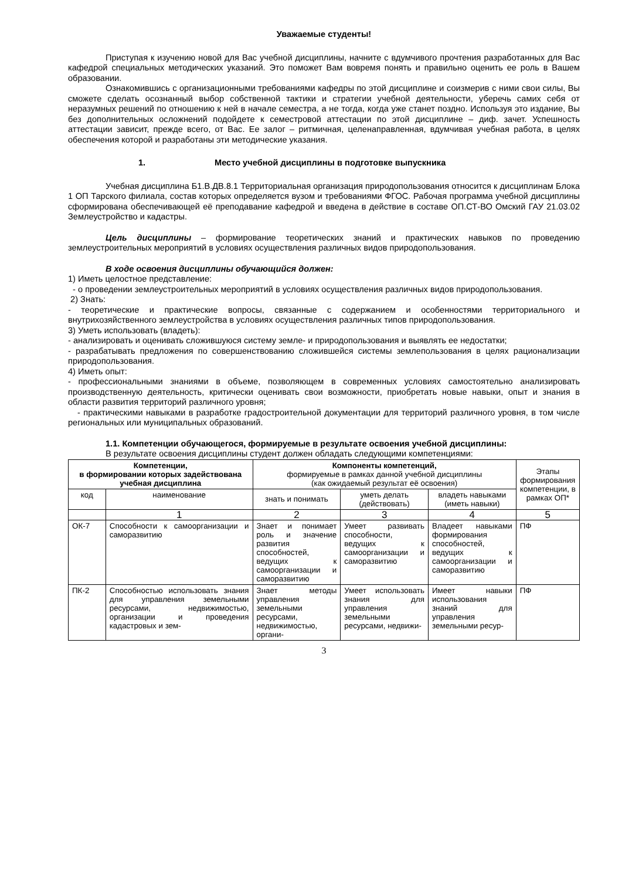Уважаемые студенты!
Приступая к изучению новой для Вас учебной дисциплины, начните с вдумчивого прочтения разработанных для Вас кафедрой специальных методических указаний. Это поможет Вам вовремя понять и правильно оценить ее роль в Вашем образовании.
Ознакомившись с организационными требованиями кафедры по этой дисциплине и соизмерив с ними свои силы, Вы сможете сделать осознанный выбор собственной тактики и стратегии учебной деятельности, уберечь самих себя от неразумных решений по отношению к ней в начале семестра, а не тогда, когда уже станет поздно. Используя это издание, Вы без дополнительных осложнений подойдете к семестровой аттестации по этой дисциплине – диф. зачет. Успешность аттестации зависит, прежде всего, от Вас. Ее залог – ритмичная, целенаправленная, вдумчивая учебная работа, в целях обеспечения которой и разработаны эти методические указания.
1. Место учебной дисциплины в подготовке выпускника
Учебная дисциплина Б1.В.ДВ.8.1 Территориальная организация природопользования относится к дисциплинам Блока 1 ОП Тарского филиала, состав которых определяется вузом и требованиями ФГОС. Рабочая программа учебной дисциплины сформирована обеспечивающей её преподавание кафедрой и введена в действие в составе ОП.СТ-ВО Омский ГАУ 21.03.02 Землеустройство и кадастры.
Цель дисциплины – формирование теоретических знаний и практических навыков по проведению землеустроительных мероприятий в условиях осуществления различных видов природопользования.
В ходе освоения дисциплины обучающийся должен:
1) Иметь целостное представление:
- о проведении землеустроительных мероприятий в условиях осуществления различных видов природопользования.
2) Знать:
- теоретические и практические вопросы, связанные с содержанием и особенностями территориального и внутрихозяйственного землеустройства в условиях осуществления различных типов природопользования.
3) Уметь использовать (владеть):
- анализировать и оценивать сложившуюся систему земле- и природопользования и выявлять ее недостатки;
- разрабатывать предложения по совершенствованию сложившейся системы землепользования в целях рационализации природопользования.
4) Иметь опыт:
- профессиональными знаниями в объеме, позволяющем в современных условиях самостоятельно анализировать производственную деятельность, критически оценивать свои возможности, приобретать новые навыки, опыт и знания в области развития территорий различного уровня;
- практическими навыками в разработке градостроительной документации для территорий различного уровня, в том числе региональных или муниципальных образований.
1.1. Компетенции обучающегося, формируемые в результате освоения учебной дисциплины:
В результате освоения дисциплины студент должен обладать следующими компетенциями:
| Компетенции, в формировании которых задействована учебная дисциплина | | Компоненты компетенций, формируемые в рамках данной учебной дисциплины (как ожидаемый результат её освоения) | | | Этапы формирования компетенции, в рамках ОП* |
| --- | --- | --- | --- | --- | --- |
| код | наименование | знать и понимать | уметь делать (действовать) | владеть навыками (иметь навыки) | |
| | 1 | 2 | 3 | 4 | 5 |
| ОК-7 | Способности к самоорганизации и саморазвитию | Знает и понимает роль и значение развития способностей, ведущих к самоорганизации и саморазвитию | Умеет развивать способности, ведущих к самоорганизации и саморазвитию | Владеет навыками формирования способностей, ведущих к самоорганизации и саморазвитию | ПФ |
| ПК-2 | Способностью использовать знания для управления земельными ресурсами, недвижимостью, организации и проведения кадастровых и зем- | Знает методы управления земельными ресурсами, недвижимостью, органи- | Умеет использовать знания для управления земельными ресурсами, недвижи- | Имеет навыки использования знаний для управления земельными ресур- | ПФ |
3